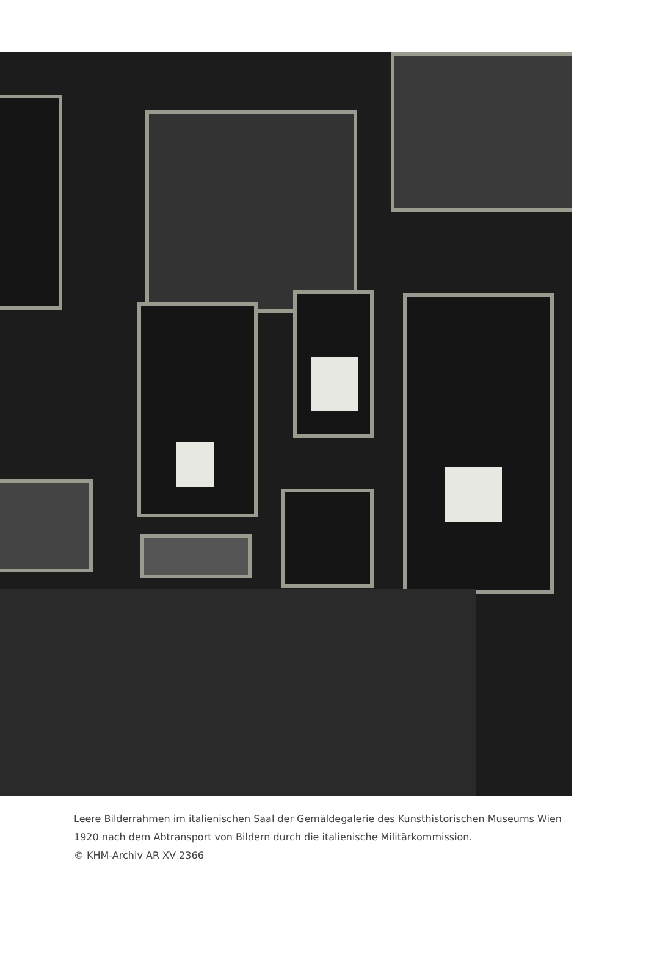Leere Bilderrahmen im italienischen Saal der Gemäldegalerie des Kunsthistorischen Museums Wien 1920 nach dem Abtransport von Bildern durch die italienische Militärkommission.
© KHM-Archiv AR XV 2366